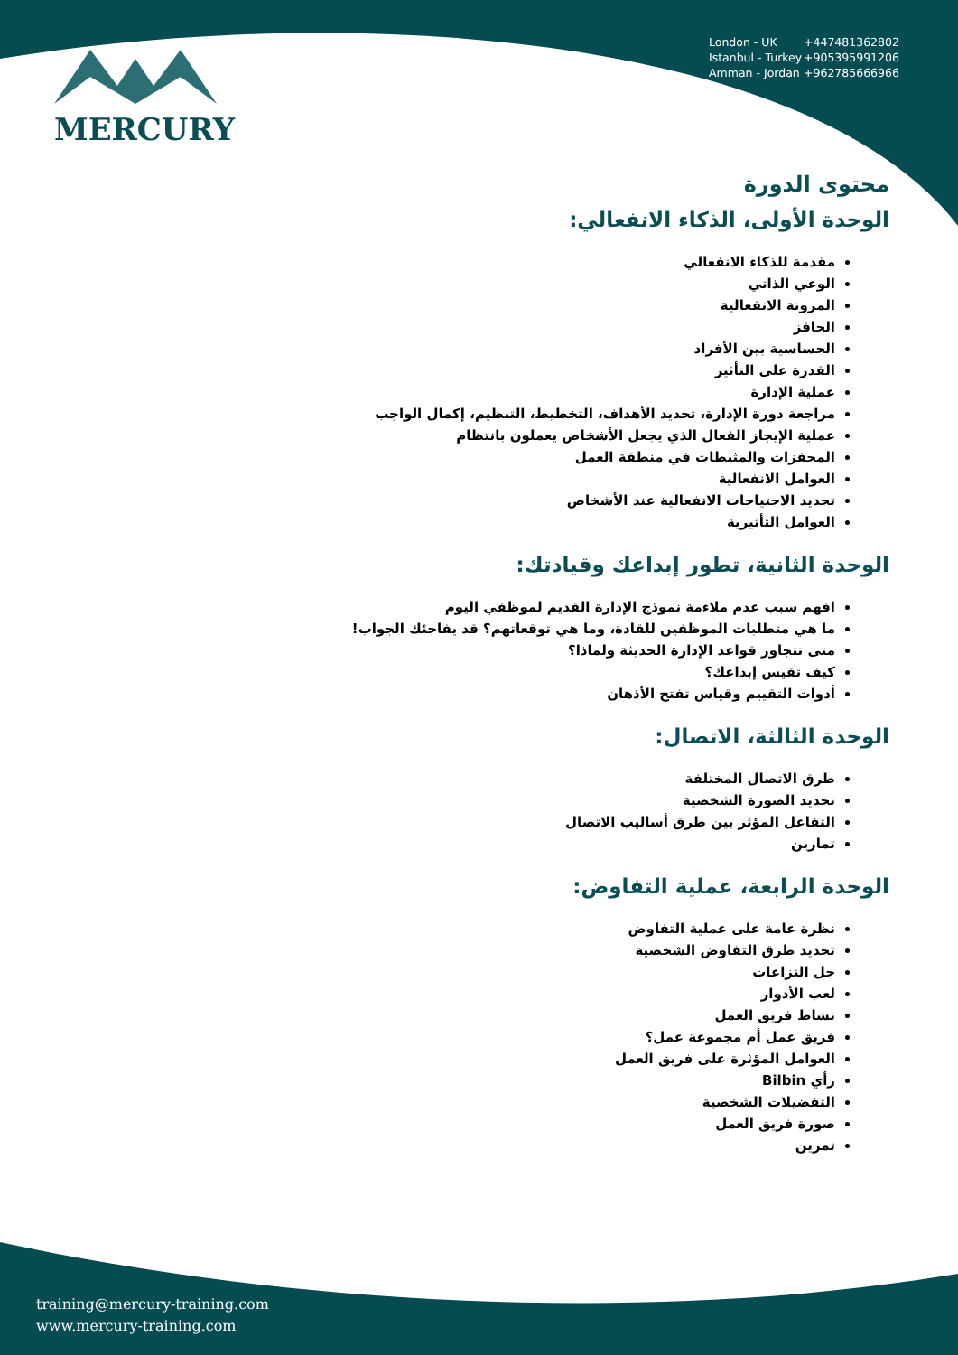MERCURY
London - UK +447481362802
Istanbul - Turkey +905395991206
Amman - Jordan +962785666966
محتوى الدورة
الوحدة الأولى، الذكاء الانفعالي:
مقدمة للذكاء الانفعالي
الوعي الذاتي
المرونة الانفعالية
الحافز
الحساسية بين الأفراد
القدرة على التأثير
عملية الإدارة
مراجعة دورة الإدارة، تحديد الأهداف، التخطيط، التنظيم، إكمال الواجب
عملية الإيجاز الفعال الذي يجعل الأشخاص يعملون بانتظام
المحفزات والمثبطات في منطقة العمل
العوامل الانفعالية
تحديد الاحتياجات الانفعالية عند الأشخاص
العوامل التأثيرية
الوحدة الثانية، تطور إبداعك وقيادتك:
افهم سبب عدم ملاءمة نموذج الإدارة القديم لموظفي اليوم
ما هي متطلبات الموظفين للقادة، وما هي توقعاتهم؟ قد يفاجئك الجواب!
متى تتجاوز قواعد الإدارة الحديثة ولماذا؟
كيف تقيس إبداعك؟
أدوات التقييم وقياس تفتح الأذهان
الوحدة الثالثة، الاتصال:
طرق الاتصال المختلفة
تحديد الصورة الشخصية
التفاعل المؤثر بين طرق أساليب الاتصال
تمارين
الوحدة الرابعة، عملية التفاوض:
نظرة عامة على عملية التفاوض
تحديد طرق التفاوض الشخصية
حل النزاعات
لعب الأدوار
نشاط فريق العمل
فريق عمل أم مجموعة عمل؟
العوامل المؤثرة على فريق العمل
رأي Bilbin
التفضيلات الشخصية
صورة فريق العمل
تمرين
training@mercury-training.com
www.mercury-training.com